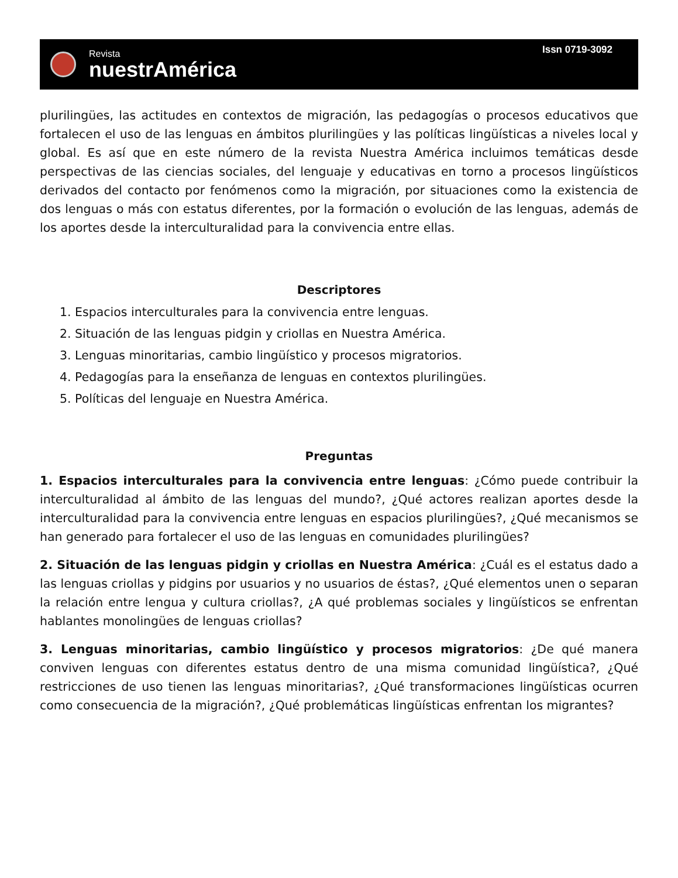Revista
nuestrAmérica
Issn 0719-3092
plurilingües, las actitudes en contextos de migración, las pedagogías o procesos educativos que fortalecen el uso de las lenguas en ámbitos plurilingües y las políticas lingüísticas a niveles local y global. Es así que en este número de la revista Nuestra América incluimos temáticas desde perspectivas de las ciencias sociales, del lenguaje y educativas en torno a procesos lingüísticos derivados del contacto por fenómenos como la migración, por situaciones como la existencia de dos lenguas o más con estatus diferentes, por la formación o evolución de las lenguas, además de los aportes desde la interculturalidad para la convivencia entre ellas.
Descriptores
1. Espacios interculturales para la convivencia entre lenguas.
2. Situación de las lenguas pidgin y criollas en Nuestra América.
3. Lenguas minoritarias, cambio lingüístico y procesos migratorios.
4. Pedagogías para la enseñanza de lenguas en contextos plurilingües.
5. Políticas del lenguaje en Nuestra América.
Preguntas
1. Espacios interculturales para la convivencia entre lenguas: ¿Cómo puede contribuir la interculturalidad al ámbito de las lenguas del mundo?, ¿Qué actores realizan aportes desde la interculturalidad para la convivencia entre lenguas en espacios plurilingües?, ¿Qué mecanismos se han generado para fortalecer el uso de las lenguas en comunidades plurilingües?
2. Situación de las lenguas pidgin y criollas en Nuestra América: ¿Cuál es el estatus dado a las lenguas criollas y pidgins por usuarios y no usuarios de éstas?, ¿Qué elementos unen o separan la relación entre lengua y cultura criollas?, ¿A qué problemas sociales y lingüísticos se enfrentan hablantes monolingües de lenguas criollas?
3. Lenguas minoritarias, cambio lingüístico y procesos migratorios: ¿De qué manera conviven lenguas con diferentes estatus dentro de una misma comunidad lingüística?, ¿Qué restricciones de uso tienen las lenguas minoritarias?, ¿Qué transformaciones lingüísticas ocurren como consecuencia de la migración?, ¿Qué problemáticas lingüísticas enfrentan los migrantes?